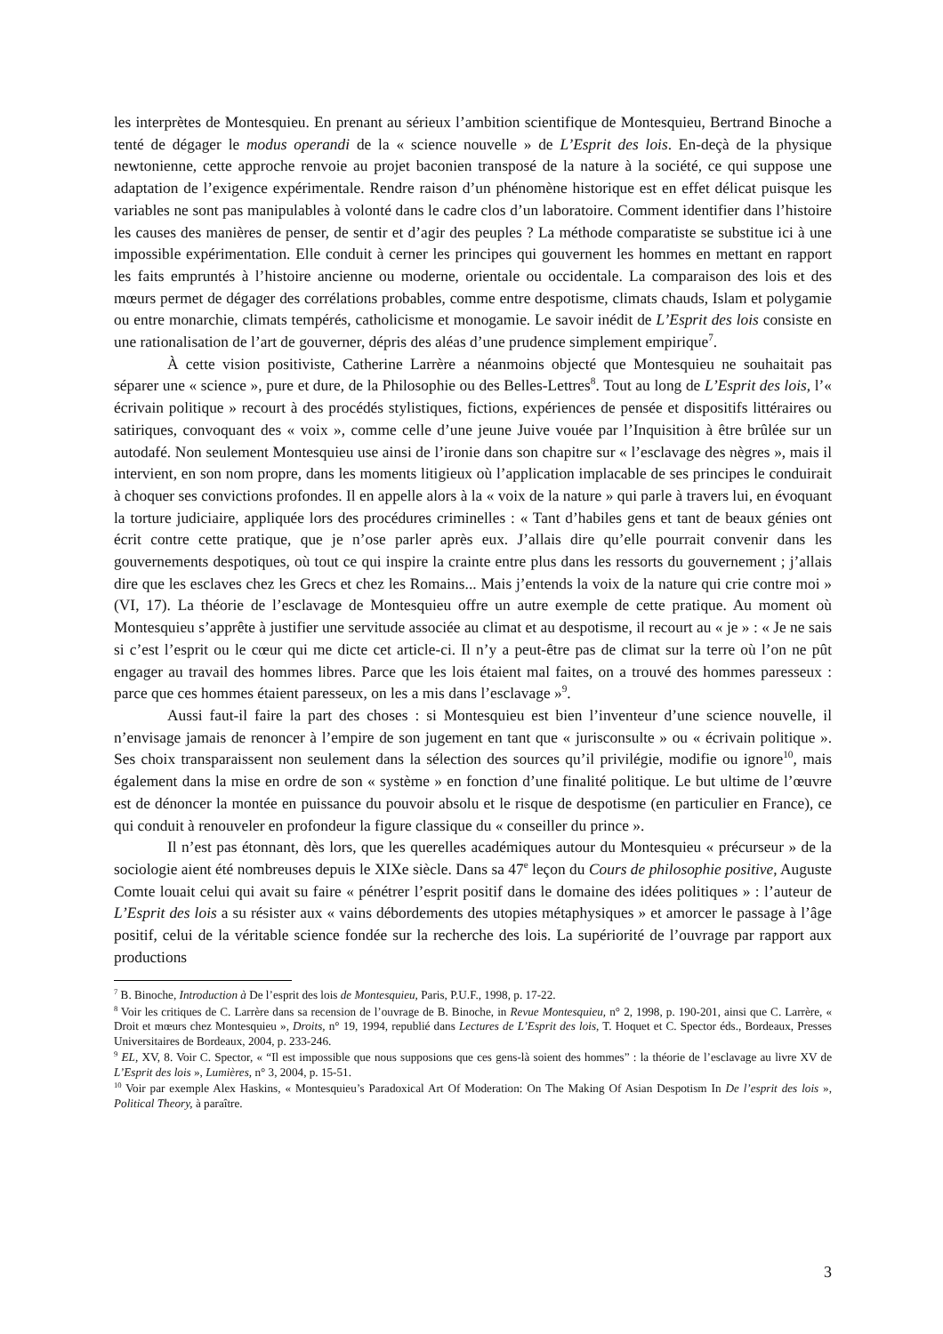les interprètes de Montesquieu. En prenant au sérieux l’ambition scientifique de Montesquieu, Bertrand Binoche a tenté de dégager le modus operandi de la « science nouvelle » de L’Esprit des lois. En-deçà de la physique newtonienne, cette approche renvoie au projet baconien transposé de la nature à la société, ce qui suppose une adaptation de l’exigence expérimentale. Rendre raison d’un phénomène historique est en effet délicat puisque les variables ne sont pas manipulables à volonté dans le cadre clos d’un laboratoire. Comment identifier dans l’histoire les causes des manières de penser, de sentir et d’agir des peuples ? La méthode comparatiste se substitue ici à une impossible expérimentation. Elle conduit à cerner les principes qui gouvernent les hommes en mettant en rapport les faits empruntés à l’histoire ancienne ou moderne, orientale ou occidentale. La comparaison des lois et des mœurs permet de dégager des corrélations probables, comme entre despotisme, climats chauds, Islam et polygamie ou entre monarchie, climats tempérés, catholicisme et monogamie. Le savoir inédit de L’Esprit des lois consiste en une rationalisation de l’art de gouverner, dépris des aléas d’une prudence simplement empirique<sup>7</sup>.
À cette vision positiviste, Catherine Larrère a néanmoins objecté que Montesquieu ne souhaitait pas séparer une « science », pure et dure, de la Philosophie ou des Belles-Lettres<sup>8</sup>. Tout au long de L’Esprit des lois, l’« écrivain politique » recourt à des procédés stylistiques, fictions, expériences de pensée et dispositifs littéraires ou satiriques, convoquant des « voix », comme celle d’une jeune Juive vouée par l’Inquisition à être brûlée sur un autodafé. Non seulement Montesquieu use ainsi de l’ironie dans son chapitre sur « l’esclavage des nègres », mais il intervient, en son nom propre, dans les moments litigieux où l’application implacable de ses principes le conduirait à choquer ses convictions profondes. Il en appelle alors à la « voix de la nature » qui parle à travers lui, en évoquant la torture judiciaire, appliquée lors des procédures criminelles : « Tant d’habiles gens et tant de beaux génies ont écrit contre cette pratique, que je n’ose parler après eux. J’allais dire qu’elle pourrait convenir dans les gouvernements despotiques, où tout ce qui inspire la crainte entre plus dans les ressorts du gouvernement ; j’allais dire que les esclaves chez les Grecs et chez les Romains... Mais j’entends la voix de la nature qui crie contre moi » (VI, 17). La théorie de l’esclavage de Montesquieu offre un autre exemple de cette pratique. Au moment où Montesquieu s’apprête à justifier une servitude associée au climat et au despotisme, il recourt au « je » : « Je ne sais si c’est l’esprit ou le cœur qui me dicte cet article-ci. Il n’y a peut-être pas de climat sur la terre où l’on ne pût engager au travail des hommes libres. Parce que les lois étaient mal faites, on a trouvé des hommes paresseux : parce que ces hommes étaient paresseux, on les a mis dans l’esclavage »<sup>9</sup>.
Aussi faut-il faire la part des choses : si Montesquieu est bien l’inventeur d’une science nouvelle, il n’envisage jamais de renoncer à l’empire de son jugement en tant que « jurisconsulte » ou « écrivain politique ». Ses choix transparaissent non seulement dans la sélection des sources qu’il privilégie, modifie ou ignore<sup>10</sup>, mais également dans la mise en ordre de son « système » en fonction d’une finalité politique. Le but ultime de l’œuvre est de dénoncer la montée en puissance du pouvoir absolu et le risque de despotisme (en particulier en France), ce qui conduit à renouveler en profondeur la figure classique du « conseiller du prince ».
Il n’est pas étonnant, dès lors, que les querelles académiques autour du Montesquieu « précurseur » de la sociologie aient été nombreuses depuis le XIXe siècle. Dans sa 47<sup>e</sup> leçon du Cours de philosophie positive, Auguste Comte louait celui qui avait su faire « pénétrer l’esprit positif dans le domaine des idées politiques » : l’auteur de L’Esprit des lois a su résister aux « vains débordements des utopies métaphysiques » et amorcer le passage à l’âge positif, celui de la véritable science fondée sur la recherche des lois. La supériorité de l’ouvrage par rapport aux productions
<sup>7</sup> B. Binoche, Introduction à De l’esprit des lois de Montesquieu, Paris, P.U.F., 1998, p. 17-22.
<sup>8</sup> Voir les critiques de C. Larrère dans sa recension de l’ouvrage de B. Binoche, in Revue Montesquieu, n° 2, 1998, p. 190-201, ainsi que C. Larrère, « Droit et mœurs chez Montesquieu », Droits, n° 19, 1994, republié dans Lectures de L’Esprit des lois, T. Hoquet et C. Spector éds., Bordeaux, Presses Universitaires de Bordeaux, 2004, p. 233-246.
<sup>9</sup> EL, XV, 8. Voir C. Spector, « “Il est impossible que nous supposions que ces gens-là soient des hommes” : la théorie de l’esclavage au livre XV de L’Esprit des lois », Lumières, n° 3, 2004, p. 15-51.
<sup>10</sup> Voir par exemple Alex Haskins, « Montesquieu’s Paradoxical Art Of Moderation: On The Making Of Asian Despotism In De l’esprit des lois », Political Theory, à paraître.
3